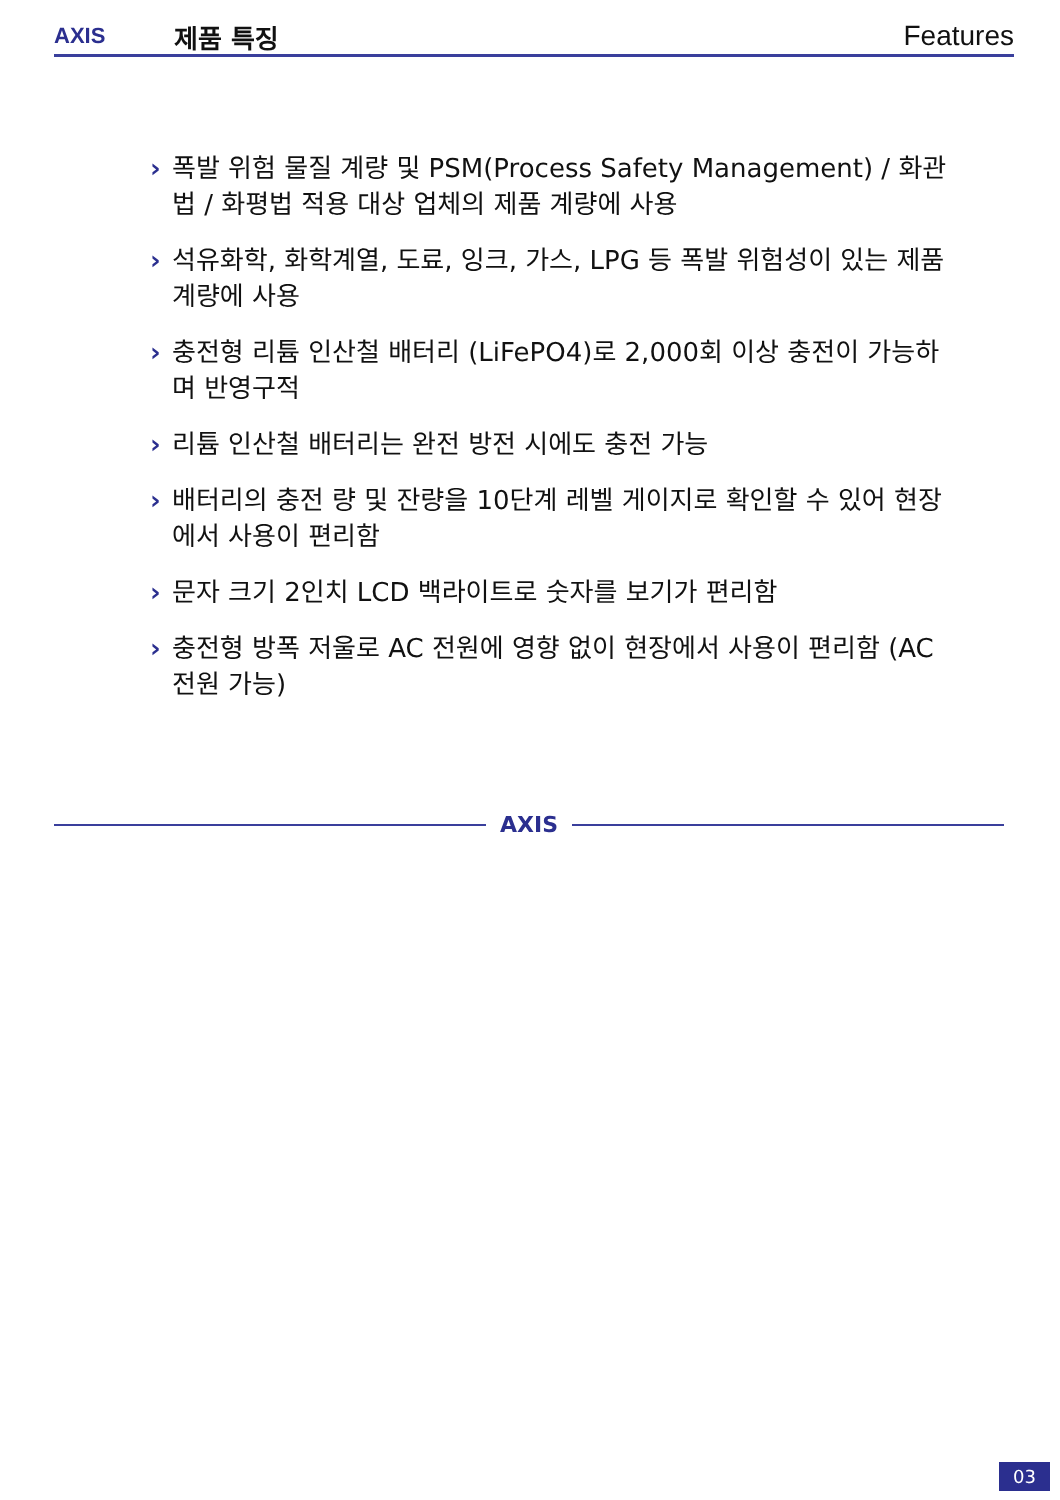AXIS 제품 특징 Features
› 폭발 위험 물질 계량 및 PSM(Process Safety Management) / 화관법 / 화평법 적용 대상 업체의 제품 계량에 사용
› 석유화학, 화학계열, 도료, 잉크, 가스, LPG 등 폭발 위험성이 있는 제품 계량에 사용
› 충전형 리튬 인산철 배터리 (LiFePO4)로 2,000회 이상 충전이 가능하며 반영구적
› 리튬 인산철 배터리는 완전 방전 시에도 충전 가능
› 배터리의 충전 량 및 잔량을 10단계 레벨 게이지로 확인할 수 있어 현장에서 사용이 편리함
› 문자 크기 2인치 LCD 백라이트로 숫자를 보기가 편리함
› 충전형 방폭 저울로 AC 전원에 영향 없이 현장에서 사용이 편리함 (AC 전원 가능)
AXIS
03